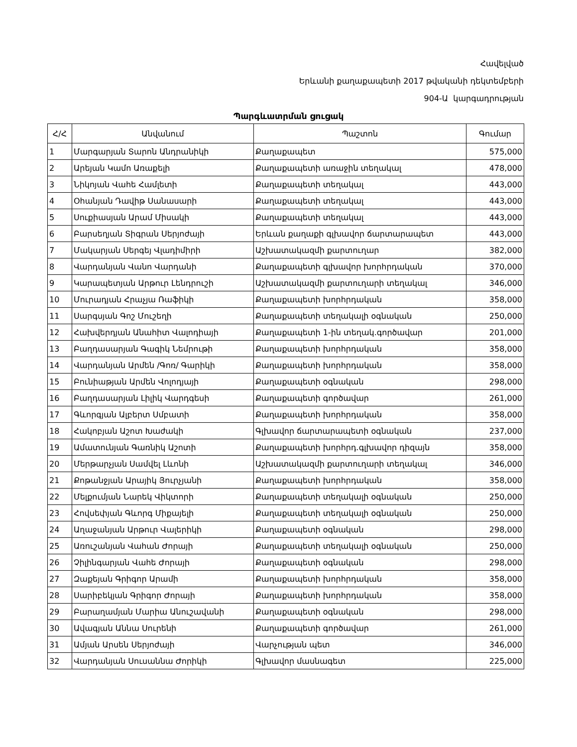Հավելված
Երևանի քաղաքապետի 2017 թվականի դեկտեմբերի
904-Ա կարգադրության
Պարգևատրման ցուցակ
| Հ/Հ | Անվանում | Պաշտոն | Գումար |
| --- | --- | --- | --- |
| 1 | Մարգարյան Տարոն Անդրանիկի | Քաղաքապետ | 575,000 |
| 2 | Արեյան Կամո Առաքելի | Քաղաքապետի առաջին տեղակալ | 478,000 |
| 3 | Նիկոյան Վահե Համլետի | Քաղաքապետի տեղակալ | 443,000 |
| 4 | Օհանյան Դավիթ Սանասարի | Քաղաքապետի տեղակալ | 443,000 |
| 5 | Սուքիասյան Արամ Միսակի | Քաղաքապետի տեղակալ | 443,000 |
| 6 | Բարսեղյան Տիգրան Սերյոժայի | Երևան քաղաքի գլխավոր ճարտարապետ | 443,000 |
| 7 | Մակարյան Սերգեյ Վլադիմիրի | Աշխատակազմի քարտուղար | 382,000 |
| 8 | Վարդանյան Վանո Վարդանի | Քաղաքապետի գլխավոր խորհրդական | 370,000 |
| 9 | Կարապետյան Արթուր Լենդրուշի | Աշխատակազմի քարտուղարի տեղակալ | 346,000 |
| 10 | Մուրադյան Հրաչյա Ռաֆիկի | Քաղաքապետի խորհրդական | 358,000 |
| 11 | Սարգսյան Գոշ Մուշեղի | Քաղաքապետի տեղակալի օգնական | 250,000 |
| 12 | Հախվերդյան Անահիտ Վալոդիայի | Քաղաքապետի 1-ին տեղակ.գործավար | 201,000 |
| 13 | Բաղդասարյան Գագիկ Նեմրութի | Քաղաքապետի խորհրդական | 358,000 |
| 14 | Վարդանյան Արմեն /Գոռ/ Գարիկի | Քաղաքապետի խորհրդական | 358,000 |
| 15 | Բունիաթյան Արմեն Վոլոդյայի | Քաղաքապետի օգնական | 298,000 |
| 16 | Բաղդասարյան Լիլիկ Վարդգեսի | Քաղաքապետի գործավար | 261,000 |
| 17 | Գևորգյան Ալբերտ Սմբատի | Քաղաքապետի խորհրդական | 358,000 |
| 18 | Հակոբյան Աշոտ Խաժակի | Գլխավոր ճարտարապետի օգնական | 237,000 |
| 19 | Ամատունյան Գառնիկ Աշոտի | Քաղաքապետի խորհրդ.գլխավոր դիզայն | 358,000 |
| 20 | Մերթարչյան Սամվել Լևոնի | Աշխատակազմի քարտուղարի տեղակալ | 346,000 |
| 21 | Քոթանջյան Արայիկ Յուրչյանի | Քաղաքապետի խորհրդական | 358,000 |
| 22 | Մելքումյան Նարեկ Վիկտորի | Քաղաքապետի տեղակալի օգնական | 250,000 |
| 23 | Հովսեփյան Գևորգ Միքայելի | Քաղաքապետի տեղակալի օգնական | 250,000 |
| 24 | Աղաջանյան Արթուր Վալերիկի | Քաղաքապետի օգնական | 298,000 |
| 25 | Առուշանյան Վահան Ժորայի | Քաղաքապետի տեղակալի օգնական | 250,000 |
| 26 | Չիլինգարյան Վահե Ժորայի | Քաղաքապետի օգնական | 298,000 |
| 27 | Զաքեյան Գրիգոր Արամի | Քաղաքապետի խորհրդական | 358,000 |
| 28 | Սարիբեկյան Գրիգոր Ժորայի | Քաղաքապետի խորհրդական | 358,000 |
| 29 | Բարաղամյան Մարիա Անուշավանի | Քաղաքապետի օգնական | 298,000 |
| 30 | Ավագյան Աննա Սուրենի | Քաղաքապետի գործավար | 261,000 |
| 31 | Ամյան Արսեն Սերյոժայի | Վարչության պետ | 346,000 |
| 32 | Վարդանյան Սուսաննա Ժորիկի | Գլխավոր մասնագետ | 225,000 |